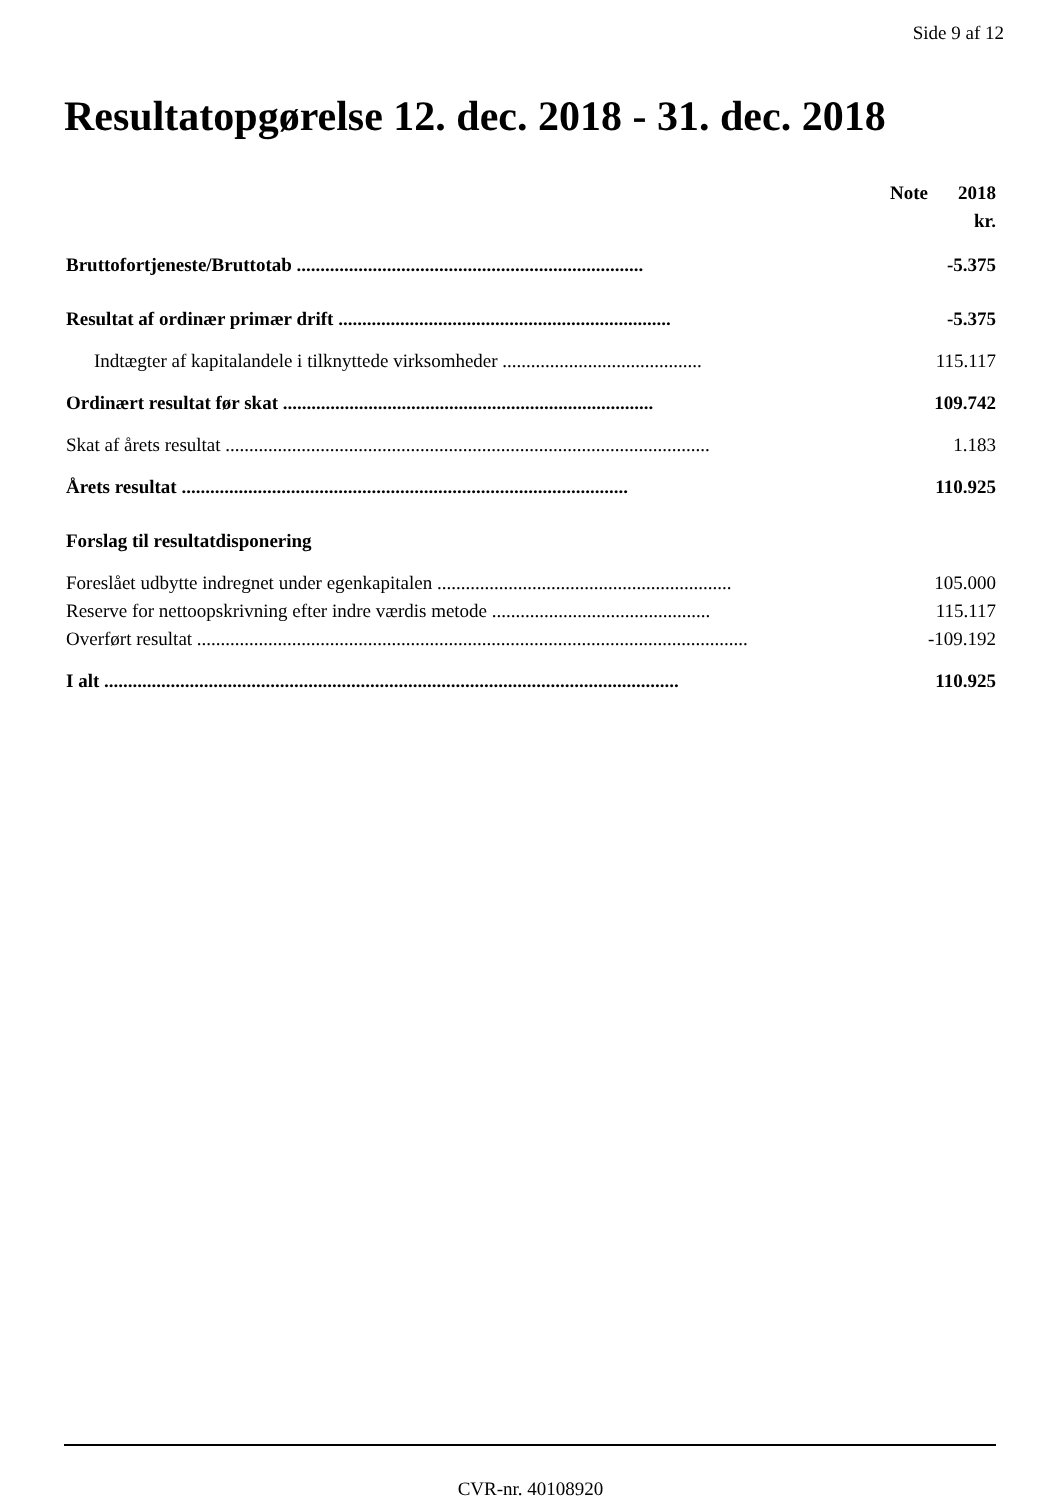Side 9 af 12
Resultatopgørelse 12. dec. 2018 - 31. dec. 2018
| | Note | 2018 |
| --- | --- | --- |
| | | kr. |
| Bruttofortjeneste/Bruttotab ......................................................................... | | -5.375 |
| Resultat af ordinær primær drift ...................................................................... | | -5.375 |
| Indtægter af kapitalandele i tilknyttede virksomheder .......................................... | | 115.117 |
| Ordinært resultat før skat .............................................................................. | | 109.742 |
| Skat af årets resultat ...................................................................................................... | | 1.183 |
| Årets resultat .............................................................................................. | | 110.925 |
| Forslag til resultatdisponering | | |
| Foreslået udbytte indregnet under egenkapitalen .............................................................. | | 105.000 |
| Reserve for nettoopskrivning efter indre værdis metode .............................................. | | 115.117 |
| Overført resultat .................................................................................................................... | | -109.192 |
| I alt ......................................................................................................................... | | 110.925 |
CVR-nr. 40108920